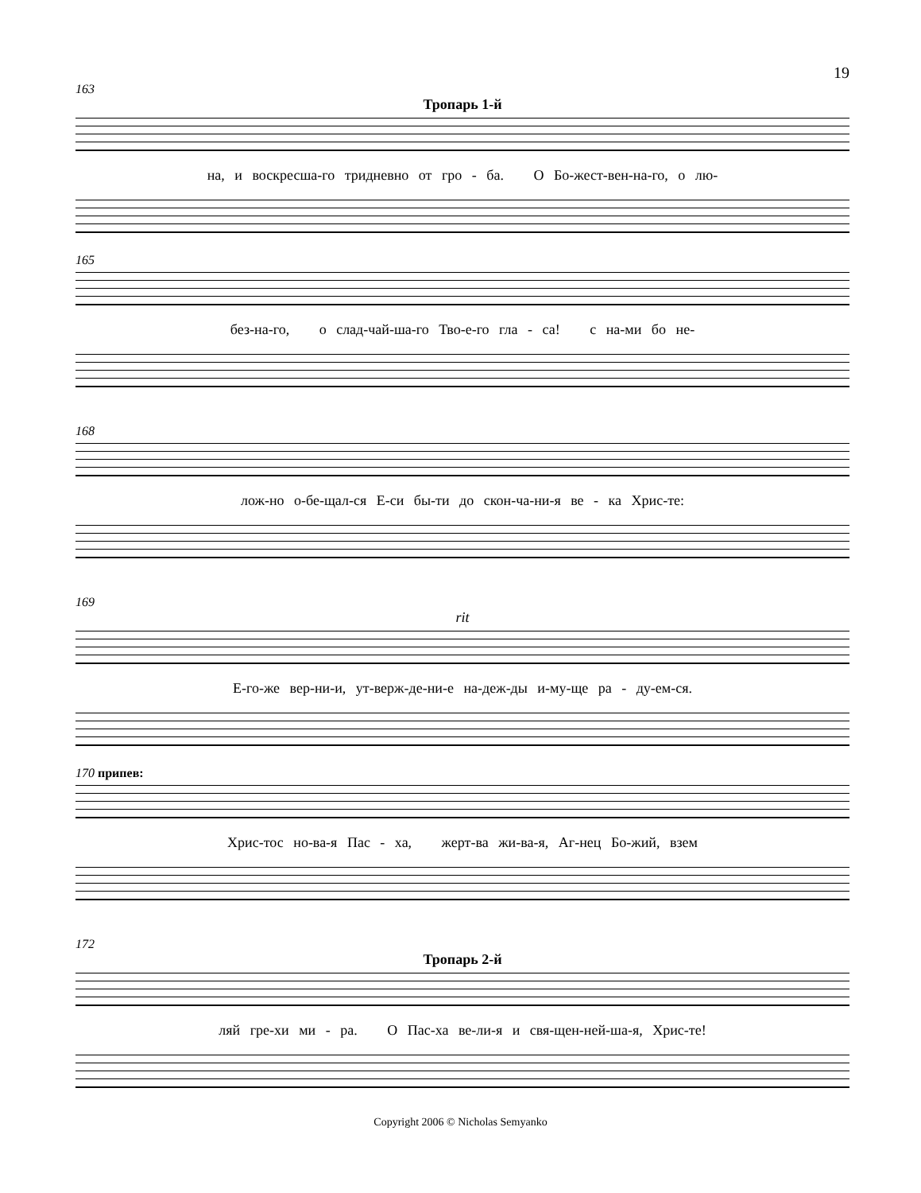19
163
Тропарь 1-й
на, и воскресша-го тридневно от гро - ба. О Бо-жест-вен-на-го, о лю-
165
без-на-го, о слад-чай-ша-го Тво-е-го гла - са! с на-ми бо не-
168
лож-но о-бе-щал-ся Е-си бы-ти до скон-ча-ни-я ве - ка Хрис-те:
169
rit
Е-го-же вер-ни-и, ут-верж-де-ни-е на-деж-ды и-му-ще ра - ду-ем-ся.
170 припев:
Хрис-тос но-ва-я Пас - ха, жерт-ва жи-ва-я, Аг-нец Бо-жий, взем
172
Тропарь 2-й
ляй гре-хи ми - ра. О Пас-ха ве-ли-я и свя-щен-ней-ша-я, Хрис-те!
Copyright 2006 © Nicholas Semyanko